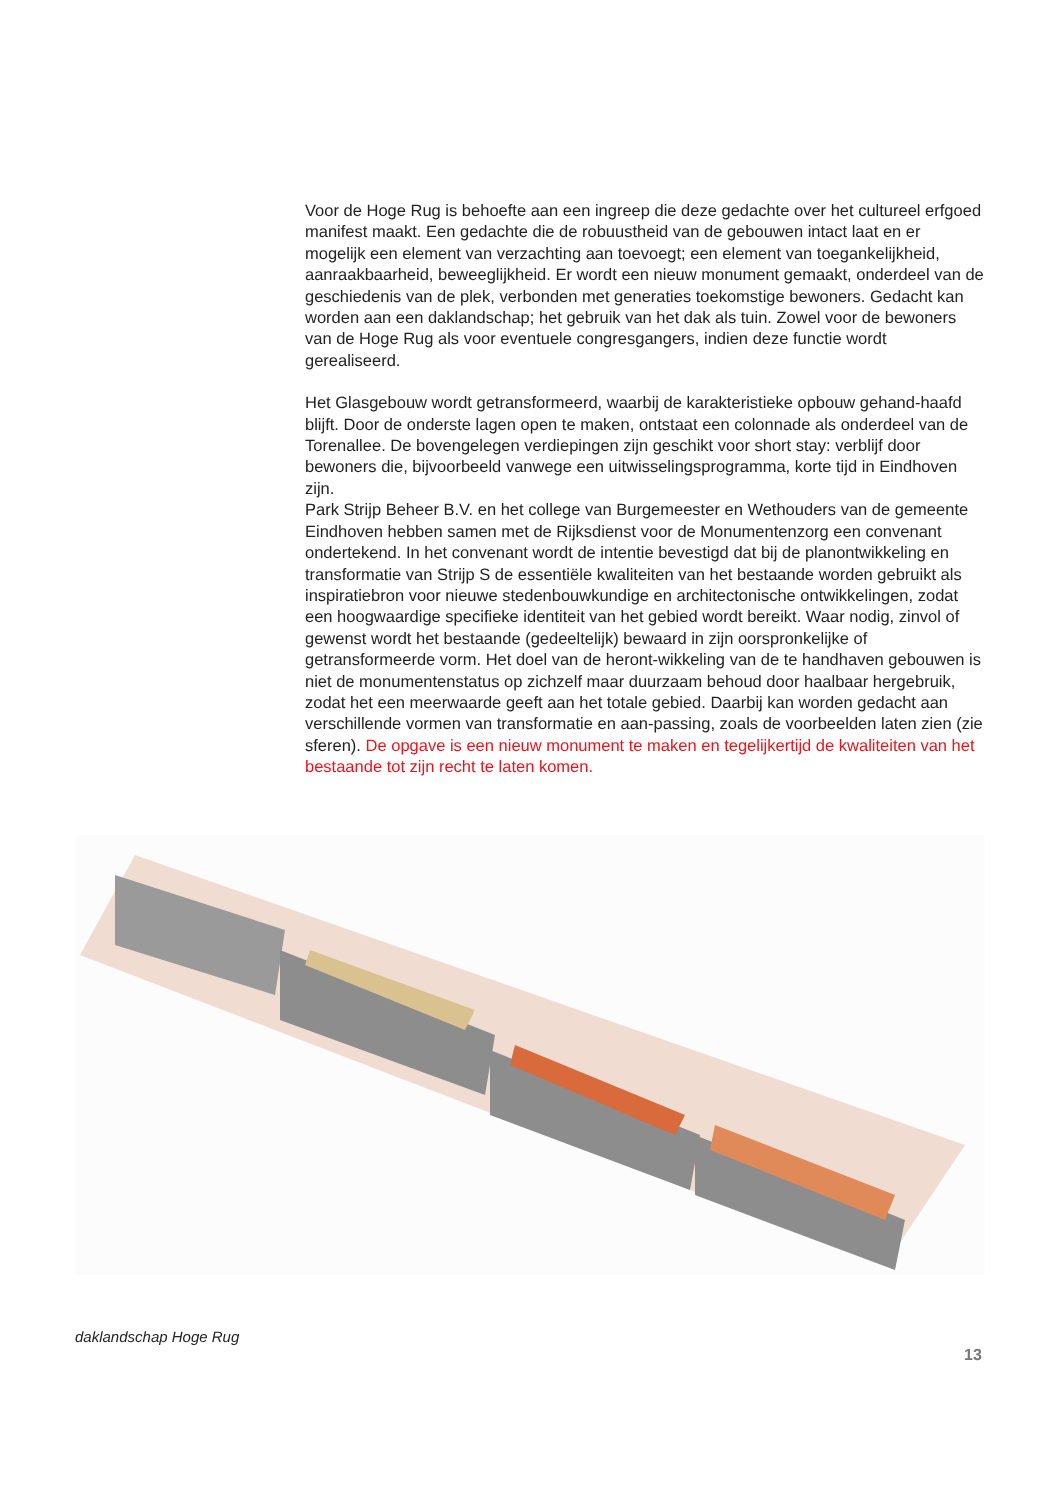Voor de Hoge Rug is behoefte aan een ingreep die deze gedachte over het cultureel erfgoed manifest maakt. Een gedachte die de robuustheid van de gebouwen intact laat en er mogelijk een element van verzachting aan toevoegt; een element van toegankelijkheid, aanraakbaarheid, beweeglijkheid. Er wordt een nieuw monument gemaakt, onderdeel van de geschiedenis van de plek, verbonden met generaties toekomstige bewoners. Gedacht kan worden aan een daklandschap; het gebruik van het dak als tuin. Zowel voor de bewoners van de Hoge Rug als voor eventuele congresgangers, indien deze functie wordt gerealiseerd.
Het Glasgebouw wordt getransformeerd, waarbij de karakteristieke opbouw gehand-haafd blijft. Door de onderste lagen open te maken, ontstaat een colonnade als onderdeel van de Torenallee. De bovengelegen verdiepingen zijn geschikt voor short stay: verblijf door bewoners die, bijvoorbeeld vanwege een uitwisselingsprogramma, korte tijd in Eindhoven zijn.
Park Strijp Beheer B.V. en het college van Burgemeester en Wethouders van de gemeente Eindhoven hebben samen met de Rijksdienst voor de Monumentenzorg een convenant ondertekend. In het convenant wordt de intentie bevestigd dat bij de planontwikkeling en transformatie van Strijp S de essentiële kwaliteiten van het bestaande worden gebruikt als inspiratiebron voor nieuwe stedenbouwkundige en architectonische ontwikkelingen, zodat een hoogwaardige specifieke identiteit van het gebied wordt bereikt. Waar nodig, zinvol of gewenst wordt het bestaande (gedeeltelijk) bewaard in zijn oorspronkelijke of getransformeerde vorm. Het doel van de heront-wikkeling van de te handhaven gebouwen is niet de monumentenstatus op zichzelf maar duurzaam behoud door haalbaar hergebruik, zodat het een meerwaarde geeft aan het totale gebied. Daarbij kan worden gedacht aan verschillende vormen van transformatie en aan-passing, zoals de voorbeelden laten zien (zie sferen). De opgave is een nieuw monument te maken en tegelijkertijd de kwaliteiten van het bestaande tot zijn recht te laten komen.
daklandschap Hoge Rug
13